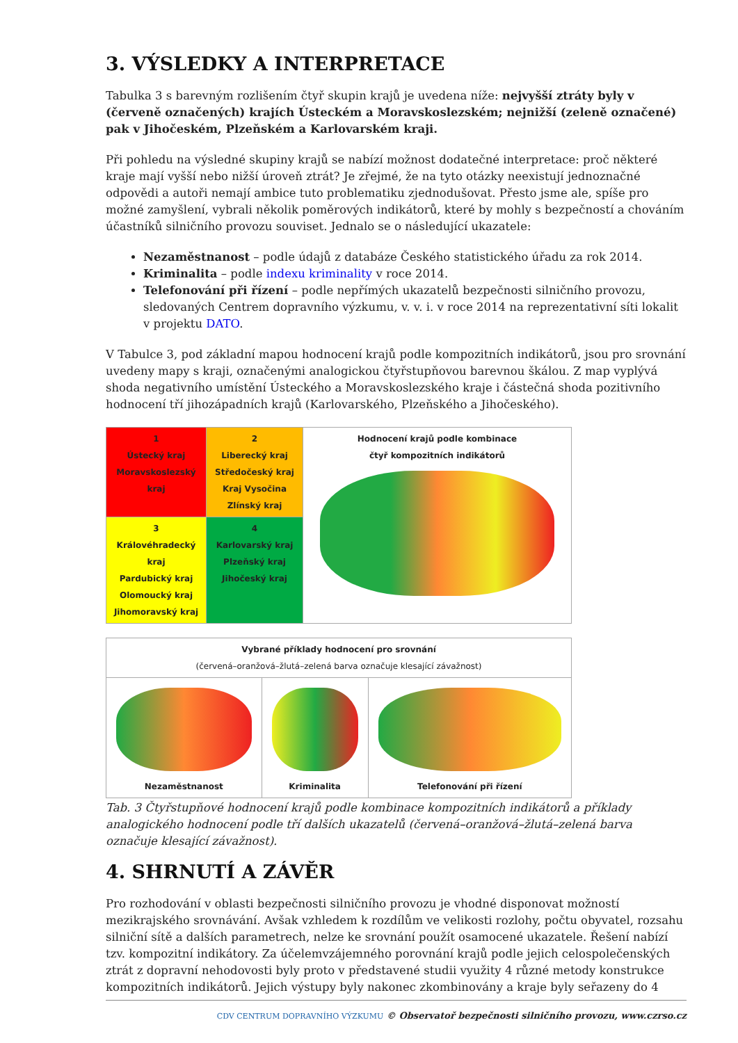3. VÝSLEDKY A INTERPRETACE
Tabulka 3 s barevným rozlišením čtyř skupin krajů je uvedena níže: nejvyšší ztráty byly v (červeně označených) krajích Ústeckém a Moravskoslezském; nejnižší (zeleně označené) pak v Jihočeském, Plzeňském a Karlovarském kraji.
Při pohledu na výsledné skupiny krajů se nabízí možnost dodatečné interpretace: proč některé kraje mají vyšší nebo nižší úroveň ztrát? Je zřejmé, že na tyto otázky neexistují jednoznačné odpovědi a autoři nemají ambice tuto problematiku zjednodušovat. Přesto jsme ale, spíše pro možné zamyšlení, vybrali několik poměrových indikátorů, které by mohly s bezpečností a chováním účastníků silničního provozu souviset. Jednalo se o následující ukazatele:
Nezaměstnanost – podle údajů z databáze Českého statistického úřadu za rok 2014.
Kriminalita – podle indexu kriminality v roce 2014.
Telefonování při řízení – podle nepřímých ukazatelů bezpečnosti silničního provozu, sledovaných Centrem dopravního výzkumu, v. v. i. v roce 2014 na reprezentativní síti lokalit v projektu DATO.
V Tabulce 3, pod základní mapou hodnocení krajů podle kompozitních indikátorů, jsou pro srovnání uvedeny mapy s kraji, označenými analogickou čtyřstupňovou barevnou škálou. Z map vyplývá shoda negativního umístění Ústeckého a Moravskoslezského kraje i částečná shoda pozitivního hodnocení tří jihozápadních krajů (Karlovarského, Plzeňského a Jihočeského).
| 1 Ústecký kraj Moravskoslezský kraj | 2 Liberecký kraj Středočeský kraj Kraj Vysočina Zlínský kraj | Hodnocení krajů podle kombinace čtyř kompozitních indikátorů |
| 3 Královéhradecký kraj Pardubický kraj Olomoucký kraj Jihomoravský kraj | 4 Karlovarský kraj Plzeňský kraj Jihočeský kraj | |
| Vybrané příklady hodnocení pro srovnání (červená–oranžová–žlutá–zelená barva označuje klesající závažnost) | | |
| Nezaměstnanost | Kriminalita | Telefonování při řízení |
Tab. 3 Čtyřstupňové hodnocení krajů podle kombinace kompozitních indikátorů a příklady analogického hodnocení podle tří dalších ukazatelů (červená–oranžová–žlutá–zelená barva označuje klesající závažnost).
4. SHRNUTÍ A ZÁVĚR
Pro rozhodování v oblasti bezpečnosti silničního provozu je vhodné disponovat možností mezikrajského srovnávání. Avšak vzhledem k rozdílům ve velikosti rozlohy, počtu obyvatel, rozsahu silniční sítě a dalších parametrech, nelze ke srovnání použít osamocené ukazatele. Řešení nabízí tzv. kompozitní indikátory. Za účelemvzájemného porovnání krajů podle jejich celospolečenských ztrát z dopravní nehodovosti byly proto v představené studii využity 4 různé metody konstrukce kompozitních indikátorů. Jejich výstupy byly nakonec zkombinovány a kraje byly seřazeny do 4
CDV CENTRUM DOPRAVNÍHO VÝZKUMU © Observatoř bezpečnosti silničního provozu, www.czrso.cz